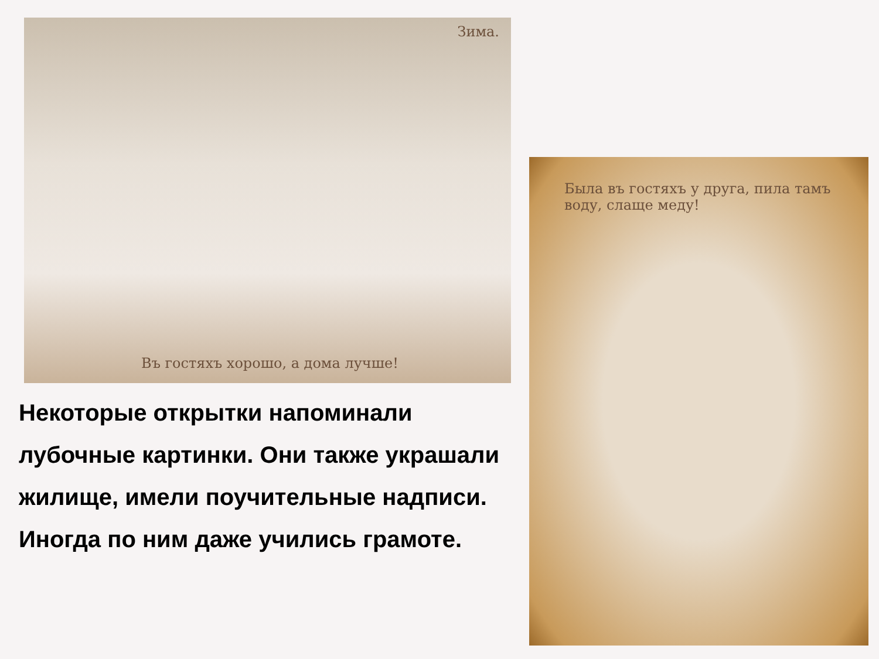Зима.
Въ гостяхъ хорошо, а дома лучше!
Была въ гостяхъ у друга, пила тамъ воду, слаще меду!
Некоторые открытки напоминали лубочные картинки. Они также украшали жилище, имели поучительные надписи. Иногда по ним даже учились грамоте.